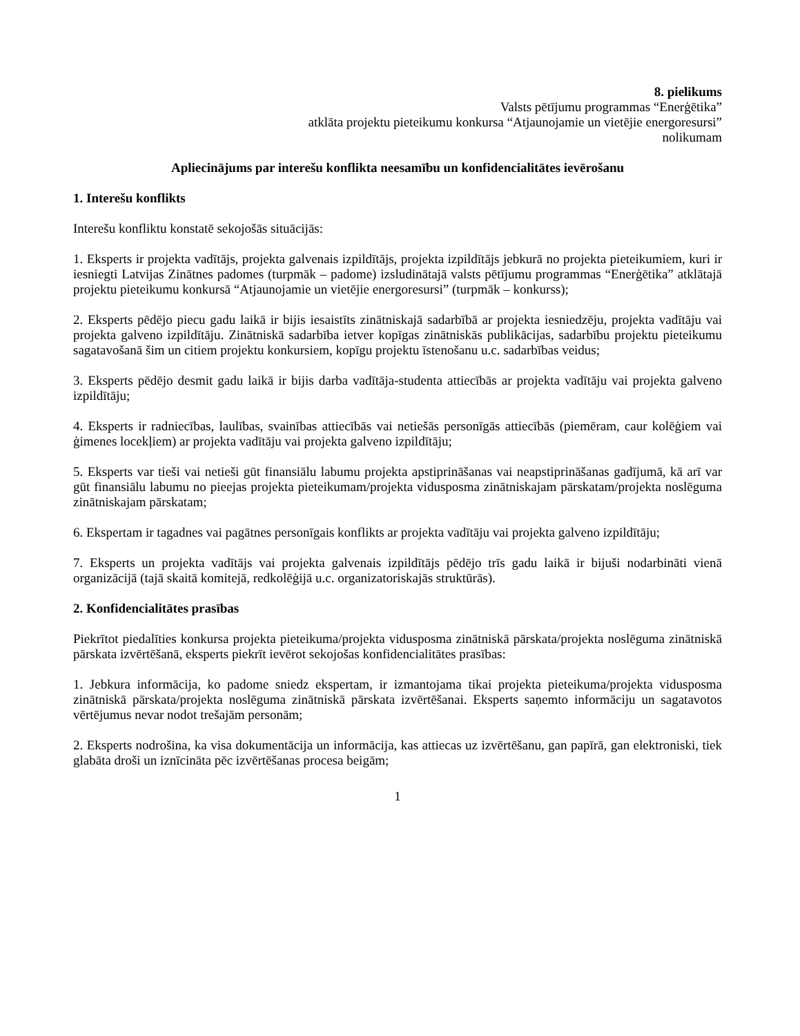8. pielikums
Valsts pētījumu programmas “Enerģētika”
atklāta projektu pieteikumu konkursa “Atjaunojamie un vietējie energoresursi”
nolikumam
Apliecinājums par interešu konflikta neesamību un konfidencialitātes ievērošanu
1. Interešu konflikts
Interešu konfliktu konstatē sekojošās situācijās:
1. Eksperts ir projekta vadītājs, projekta galvenais izpildītājs, projekta izpildītājs jebkurā no projekta pieteikumiem, kuri ir iesniegti Latvijas Zinātnes padomes (turpmāk – padome) izsludinātajā valsts pētījumu programmas “Enerģētika” atklātajā projektu pieteikumu konkursā “Atjaunojamie un vietējie energoresursi” (turpmāk – konkurss);
2. Eksperts pēdējo piecu gadu laikā ir bijis iesaistīts zinātniskajā sadarbībā ar projekta iesniedzēju, projekta vadītāju vai projekta galveno izpildītāju. Zinātniskā sadarbība ietver kopīgas zinātniskās publikācijas, sadarbību projektu pieteikumu sagatavošanā šim un citiem projektu konkursiem, kopīgu projektu īstenošanu u.c. sadarbības veidus;
3. Eksperts pēdējo desmit gadu laikā ir bijis darba vadītāja-studenta attiecībās ar projekta vadītāju vai projekta galveno izpildītāju;
4. Eksperts ir radniecības, laulības, svainības attiecībās vai netiešās personīgās attiecībās (piemēram, caur kolēģiem vai ģimenes locekļiem) ar projekta vadītāju vai projekta galveno izpildītāju;
5. Eksperts var tieši vai netieši gūt finansiālu labumu projekta apstiprināšanas vai neapstiprināšanas gadījumā, kā arī var gūt finansiālu labumu no pieejas projekta pieteikumam/projekta vidusposma zinātniskajam pārskatam/projekta noslēguma zinātniskajam pārskatam;
6. Ekspertam ir tagadnes vai pagātnes personīgais konflikts ar projekta vadītāju vai projekta galveno izpildītāju;
7. Eksperts un projekta vadītājs vai projekta galvenais izpildītājs pēdējo trīs gadu laikā ir bijuši nodarbināti vienā organizācijā (tajā skaitā komitejā, redkolēģijā u.c. organizatoriskajās struktūrās).
2. Konfidencialitātes prasības
Piekrītot piedalīties konkursa projekta pieteikuma/projekta vidusposma zinātniskā pārskata/projekta noslēguma zinātniskā pārskata izvērtēšanā, eksperts piekrīt ievērot sekojošas konfidencialitātes prasības:
1. Jebkura informācija, ko padome sniedz ekspertam, ir izmantojama tikai projekta pieteikuma/projekta vidusposma zinātniskā pārskata/projekta noslēguma zinātniskā pārskata izvērtēšanai. Eksperts saņemto informāciju un sagatavotos vērtējumus nevar nodot trešajām personām;
2. Eksperts nodrošina, ka visa dokumentācija un informācija, kas attiecas uz izvērtēšanu, gan papīrā, gan elektroniski, tiek glabāta droši un iznīcināta pēc izvērtēšanas procesa beigām;
1